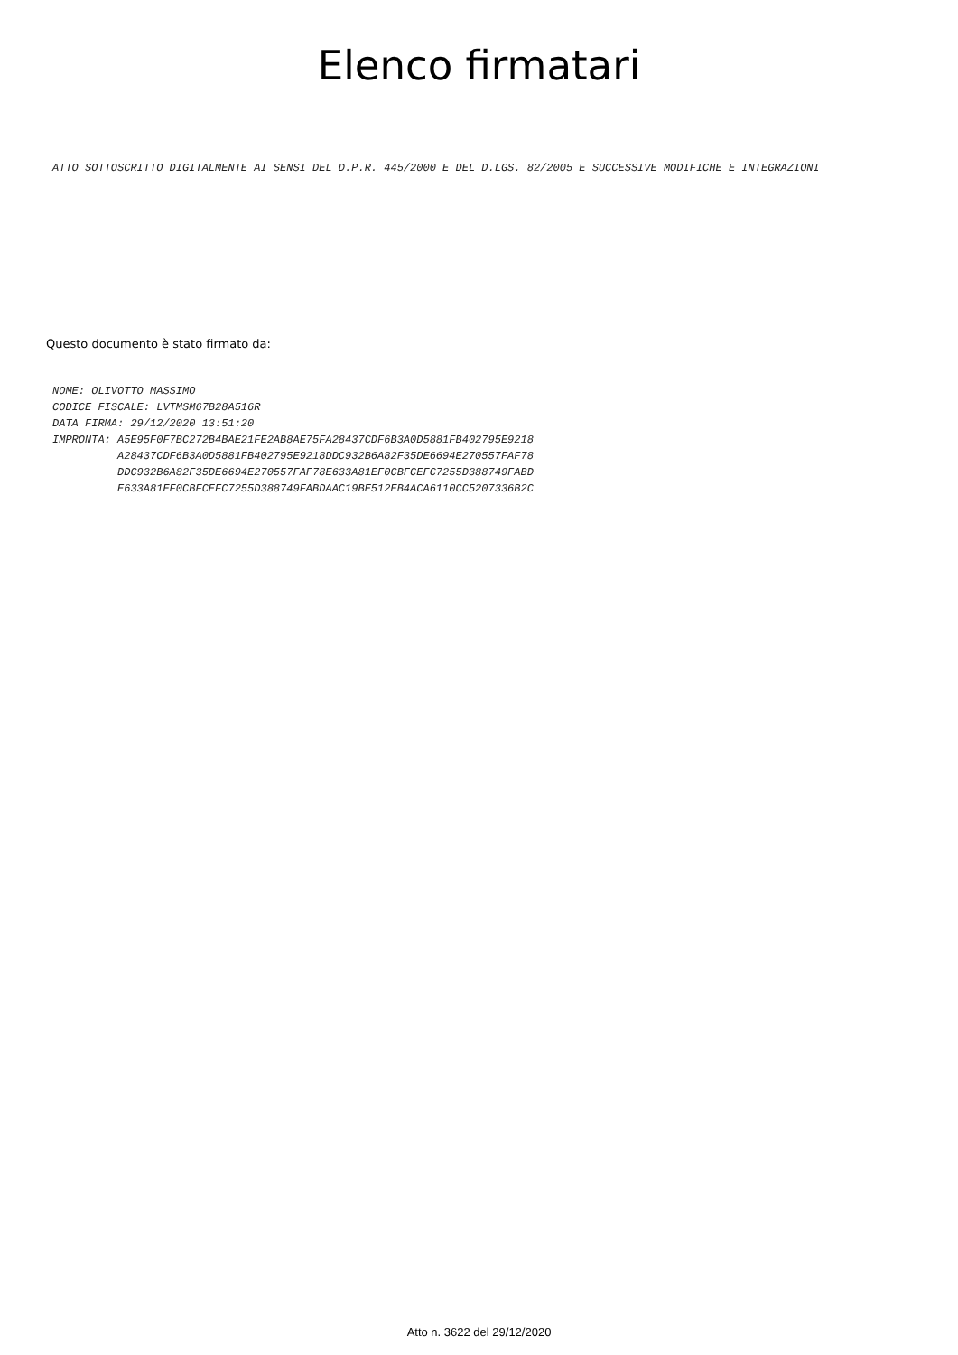Elenco firmatari
ATTO SOTTOSCRITTO DIGITALMENTE AI SENSI DEL D.P.R. 445/2000 E DEL D.LGS. 82/2005 E SUCCESSIVE MODIFICHE E INTEGRAZIONI
Questo documento è stato firmato da:
NOME: OLIVOTTO MASSIMO
CODICE FISCALE: LVTMSM67B28A516R
DATA FIRMA: 29/12/2020 13:51:20
IMPRONTA: A5E95F0F7BC272B4BAE21FE2AB8AE75FA28437CDF6B3A0D5881FB402795E9218
          A28437CDF6B3A0D5881FB402795E9218DDC932B6A82F35DE6694E270557FAF78
          DDC932B6A82F35DE6694E270557FAF78E633A81EF0CBFCEFC7255D388749FABD
          E633A81EF0CBFCEFC7255D388749FABDAAC19BE512EB4ACA6110CC5207336B2C
Atto n. 3622 del 29/12/2020